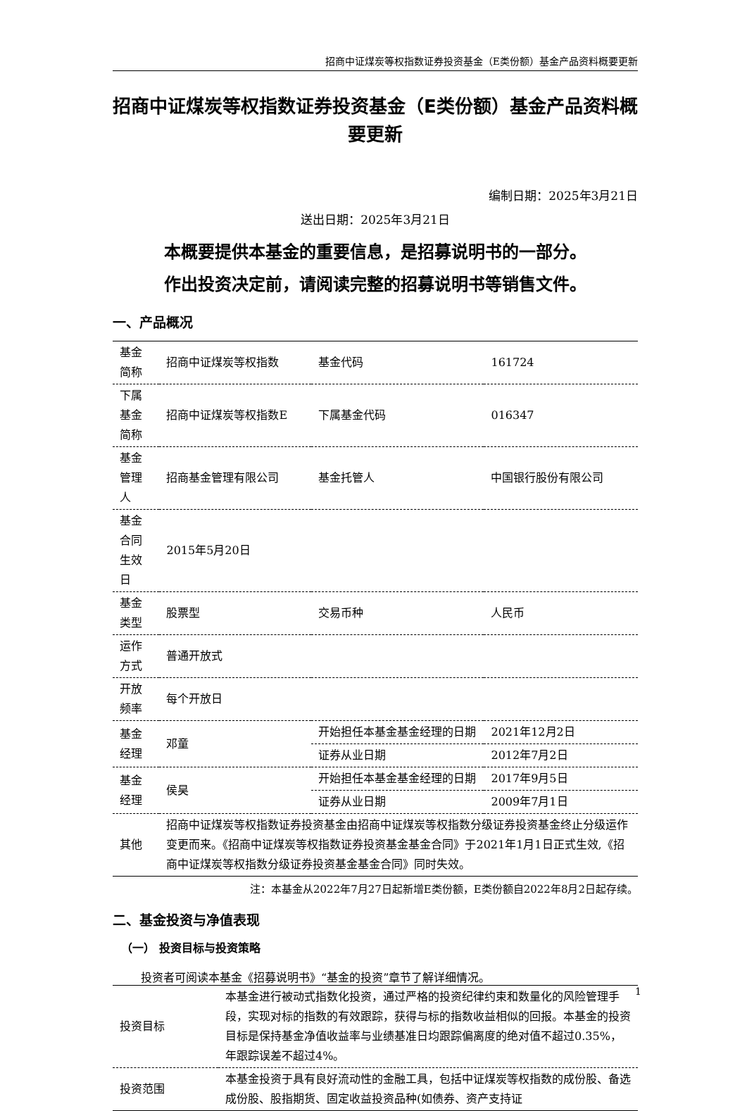招商中证煤炭等权指数证券投资基金（E类份额）基金产品资料概要更新
招商中证煤炭等权指数证券投资基金（E类份额）基金产品资料概要更新
编制日期：2025年3月21日
送出日期：2025年3月21日
本概要提供本基金的重要信息，是招募说明书的一部分。
作出投资决定前，请阅读完整的招募说明书等销售文件。
一、产品概况
| 基金简称 | 招商中证煤炭等权指数 | 基金代码 | 161724 |
| 下属基金简称 | 招商中证煤炭等权指数E | 下属基金代码 | 016347 |
| 基金管理人 | 招商基金管理有限公司 | 基金托管人 | 中国银行股份有限公司 |
| 基金合同生效日 | 2015年5月20日 | | |
| 基金类型 | 股票型 | 交易币种 | 人民币 |
| 运作方式 | 普通开放式 | | |
| 开放频率 | 每个开放日 | | |
| 基金经理 | 邓童 | 开始担任本基金基金经理的日期 | 2021年12月2日 |
| | | 证券从业日期 | 2012年7月2日 |
| 基金经理 | 侯昊 | 开始担任本基金基金经理的日期 | 2017年9月5日 |
| | | 证券从业日期 | 2009年7月1日 |
| 其他 | 招商中证煤炭等权指数证券投资基金由招商中证煤炭等权指数分级证券投资基金终止分级运作变更而来。《招商中证煤炭等权指数证券投资基金基金合同》于2021年1月1日正式生效,《招商中证煤炭等权指数分级证券投资基金基金合同》同时失效。 | | |
注：本基金从2022年7月27日起新增E类份额，E类份额自2022年8月2日起存续。
二、基金投资与净值表现
（一） 投资目标与投资策略
投资者可阅读本基金《招募说明书》“基金的投资”章节了解详细情况。
| 投资目标 | 本基金进行被动式指数化投资，通过严格的投资纪律约束和数量化的风险管理手段，实现对标的指数的有效跟踪，获得与标的指数收益相似的回报。本基金的投资目标是保持基金净值收益率与业绩基准日均跟踪偏离度的绝对值不超过0.35%，年跟踪误差不超过4%。 |
| 投资范围 | 本基金投资于具有良好流动性的金融工具，包括中证煤炭等权指数的成份股、备选成份股、股指期货、固定收益投资品种(如债券、资产支持证 |
1